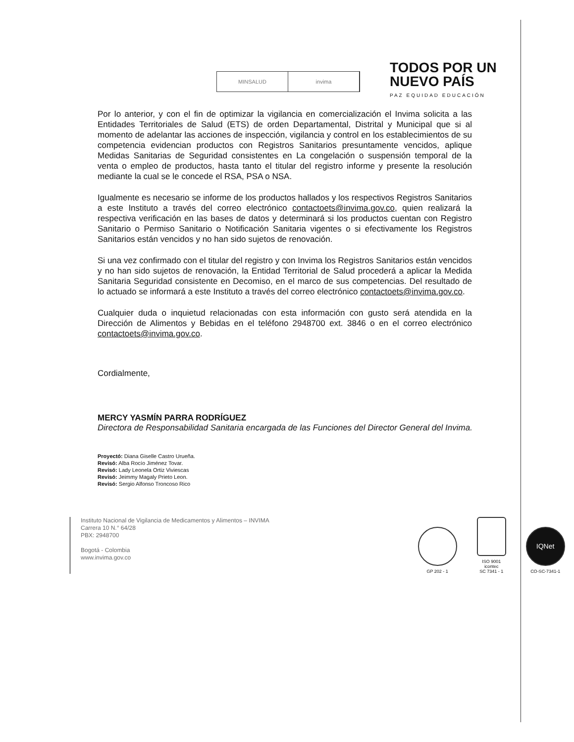MINSALUD invima
TODOS POR UN
NUEVO PAÍS
PAZ EQUIDAD EDUCACIÓN
Por lo anterior, y con el fin de optimizar la vigilancia en comercialización el Invima solicita a las Entidades Territoriales de Salud (ETS) de orden Departamental, Distrital y Municipal que si al momento de adelantar las acciones de inspección, vigilancia y control en los establecimientos de su competencia evidencian productos con Registros Sanitarios presuntamente vencidos, aplique Medidas Sanitarias de Seguridad consistentes en La congelación o suspensión temporal de la venta o empleo de productos, hasta tanto el titular del registro informe y presente la resolución mediante la cual se le concede el RSA, PSA o NSA.
Igualmente es necesario se informe de los productos hallados y los respectivos Registros Sanitarios a este Instituto a través del correo electrónico contactoets@invima.gov.co, quien realizará la respectiva verificación en las bases de datos y determinará si los productos cuentan con Registro Sanitario o Permiso Sanitario o Notificación Sanitaria vigentes o si efectivamente los Registros Sanitarios están vencidos y no han sido sujetos de renovación.
Si una vez confirmado con el titular del registro y con Invima los Registros Sanitarios están vencidos y no han sido sujetos de renovación, la Entidad Territorial de Salud procederá a aplicar la Medida Sanitaria Seguridad consistente en Decomiso, en el marco de sus competencias. Del resultado de lo actuado se informará a este Instituto a través del correo electrónico contactoets@invima.gov.co.
Cualquier duda o inquietud relacionadas con esta información con gusto será atendida en la Dirección de Alimentos y Bebidas en el teléfono 2948700 ext. 3846 o en el correo electrónico contactoets@invima.gov.co.
Cordialmente,
MERCY YASMÍN PARRA RODRÍGUEZ
Directora de Responsabilidad Sanitaria encargada de las Funciones del Director General del Invima.
Proyectó: Diana Giselle Castro Urueña.
Revisó: Alba Rocío Jiménez Tovar.
Revisó: Lady Leonela Ortiz Viviescas
Revisó: Jeimmy Magaly Prieto Leon.
Revisó: Sergio Alfonso Troncoso Rico
Instituto Nacional de Vigilancia de Medicamentos y Alimentos – INVIMA
Carrera 10 N.° 64/28
PBX: 2948700
Bogotá - Colombia
www.invima.gov.co
GP 202 - 1
ISO 9001
icontec
SC 7341 - 1
IQNet
CO-SC-7341-1